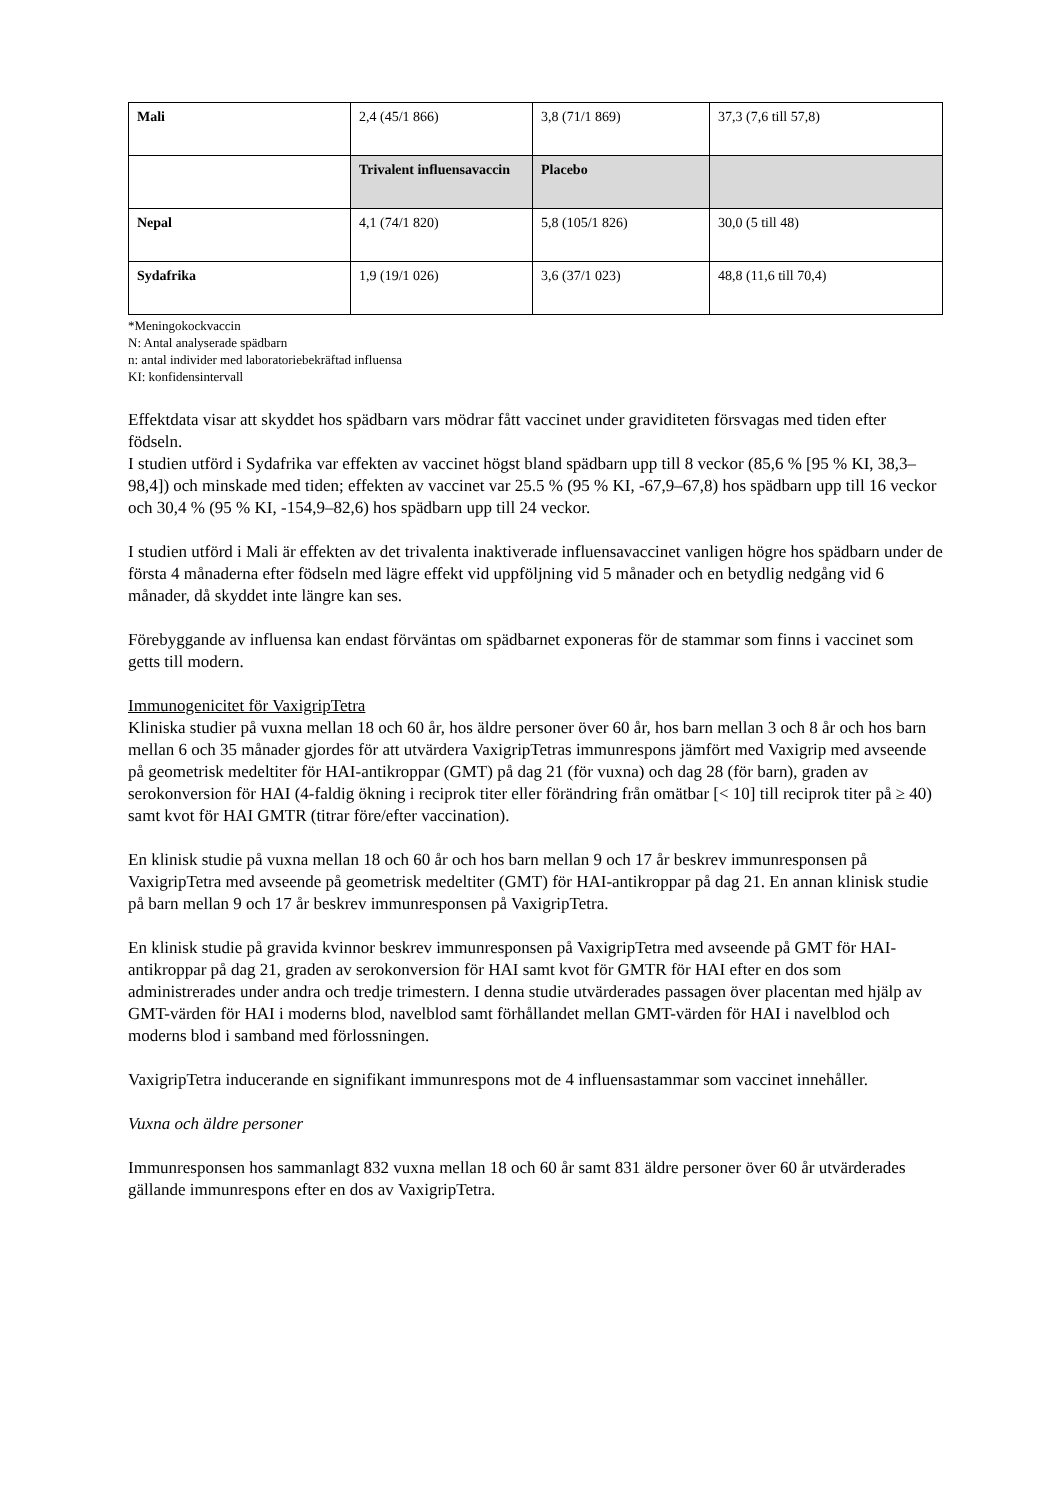| Mali | 2,4 (45/1 866) | 3,8 (71/1 869) | 37,3 (7,6 till 57,8) |
| | Trivalent influensavaccin | Placebo | |
| Nepal | 4,1 (74/1 820) | 5,8 (105/1 826) | 30,0 (5 till 48) |
| Sydafrika | 1,9 (19/1 026) | 3,6 (37/1 023) | 48,8 (11,6 till 70,4) |
*Meningokockvaccin
N: Antal analyserade spädbarn
n: antal individer med laboratoriebekräftad influensa
KI: konfidensintervall
Effektdata visar att skyddet hos spädbarn vars mödrar fått vaccinet under graviditeten försvagas med tiden efter födseln.
I studien utförd i Sydafrika var effekten av vaccinet högst bland spädbarn upp till 8 veckor (85,6 % [95 % KI, 38,3–98,4]) och minskade med tiden; effekten av vaccinet var 25.5 % (95 % KI, -67,9–67,8) hos spädbarn upp till 16 veckor och 30,4 % (95 % KI, -154,9–82,6) hos spädbarn upp till 24 veckor.
I studien utförd i Mali är effekten av det trivalenta inaktiverade influensavaccinet vanligen högre hos spädbarn under de första 4 månaderna efter födseln med lägre effekt vid uppföljning vid 5 månader och en betydlig nedgång vid 6 månader, då skyddet inte längre kan ses.
Förebyggande av influensa kan endast förväntas om spädbarnet exponeras för de stammar som finns i vaccinet som getts till modern.
Immunogenicitet för VaxigripTetra
Kliniska studier på vuxna mellan 18 och 60 år, hos äldre personer över 60 år, hos barn mellan 3 och 8 år och hos barn mellan 6 och 35 månader gjordes för att utvärdera VaxigripTetras immunrespons jämfört med Vaxigrip med avseende på geometrisk medeltiter för HAI-antikroppar (GMT) på dag 21 (för vuxna) och dag 28 (för barn), graden av serokonversion för HAI (4-faldig ökning i reciprok titer eller förändring från omätbar [< 10] till reciprok titer på ≥ 40) samt kvot för HAI GMTR (titrar före/efter vaccination).
En klinisk studie på vuxna mellan 18 och 60 år och hos barn mellan 9 och 17 år beskrev immunresponsen på VaxigripTetra med avseende på geometrisk medeltiter (GMT) för HAI-antikroppar på dag 21. En annan klinisk studie på barn mellan 9 och 17 år beskrev immunresponsen på VaxigripTetra.
En klinisk studie på gravida kvinnor beskrev immunresponsen på VaxigripTetra med avseende på GMT för HAI-antikroppar på dag 21, graden av serokonversion för HAI samt kvot för GMTR för HAI efter en dos som administrerades under andra och tredje trimestern. I denna studie utvärderades passagen över placentan med hjälp av GMT-värden för HAI i moderns blod, navelblod samt förhållandet mellan GMT-värden för HAI i navelblod och moderns blod i samband med förlossningen.
VaxigripTetra inducerande en signifikant immunrespons mot de 4 influensastammar som vaccinet innehåller.
Vuxna och äldre personer
Immunresponsen hos sammanlagt 832 vuxna mellan 18 och 60 år samt 831 äldre personer över 60 år utvärderades gällande immunrespons efter en dos av VaxigripTetra.